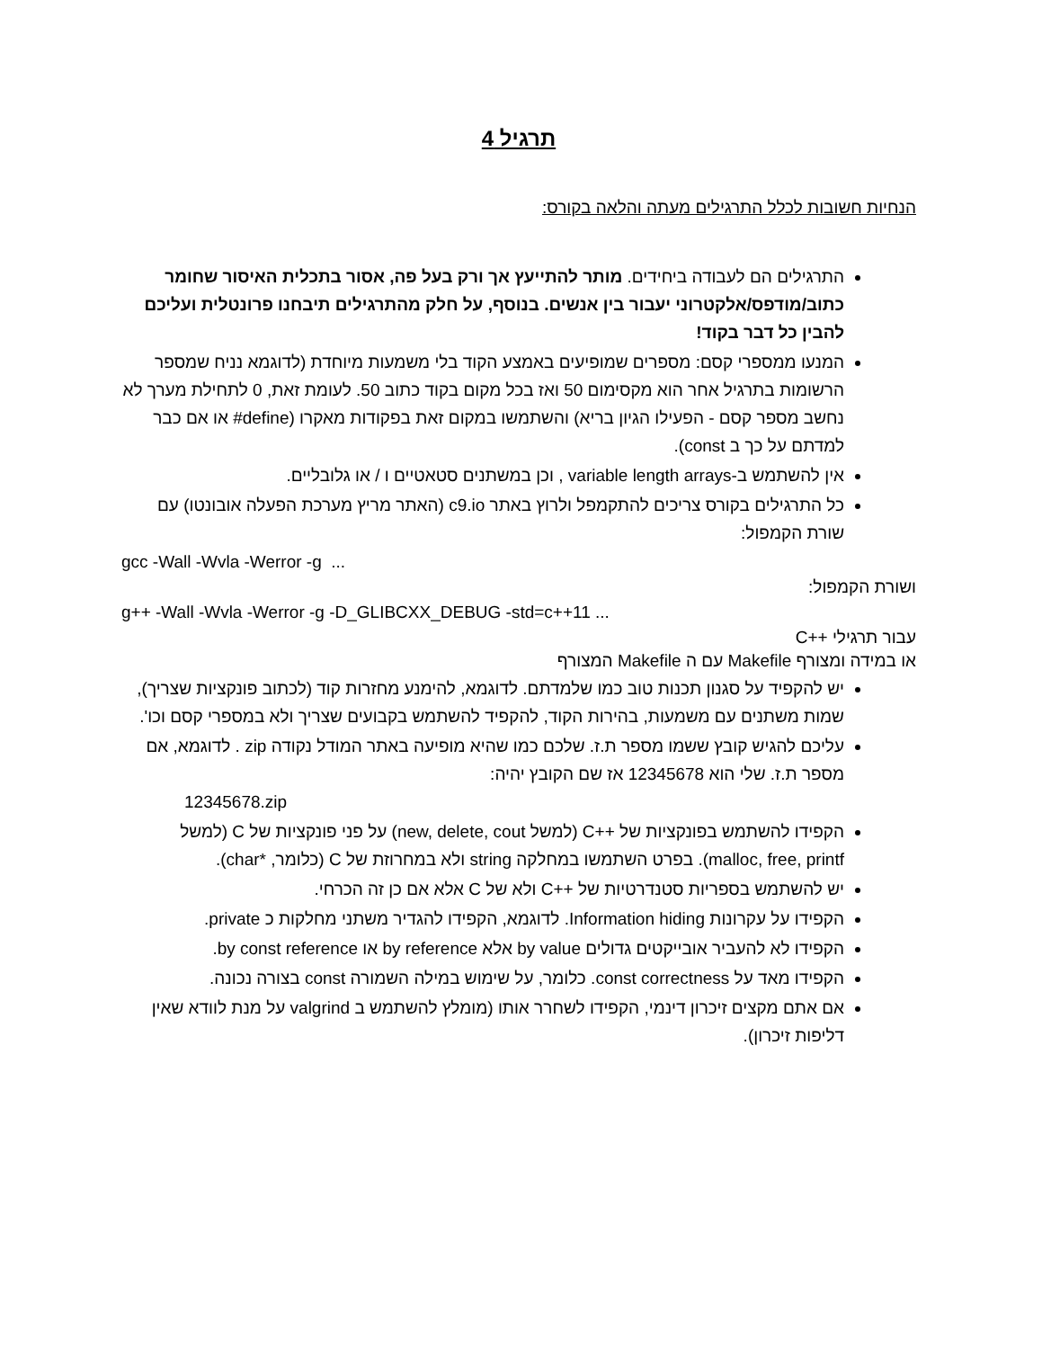תרגיל 4
הנחיות חשובות לכלל התרגילים מעתה והלאה בקורס:
התרגילים הם לעבודה ביחידים. מותר להתייעץ אך ורק בעל פה, אסור בתכלית האיסור שחומר כתוב/מודפס/אלקטרוני יעבור בין אנשים. בנוסף, על חלק מהתרגילים תיבחנו פרונטלית ועליכם להבין כל דבר בקוד!
המנעו ממספרי קסם: מספרים שמופיעים באמצע הקוד בלי משמעות מיוחדת (לדוגמא נניח שמספר הרשומות בתרגיל אחר הוא מקסימום 50 ואז בכל מקום בקוד כתוב 50. לעומת זאת, 0 לתחילת מערך לא נחשב מספר קסם - הפעילו הגיון בריא) והשתמשו במקום זאת בפקודות מאקרו (define# או אם כבר למדתם על כך ב const).
אין להשתמש ב-variable length arrays , וכן במשתנים סטאטיים ו / או גלובליים.
כל התרגילים בקורס צריכים להתקמפל ולרוץ באתר c9.io (האתר מריץ מערכת הפעלה אובונטו) עם שורת הקמפול:
gcc -Wall -Wvla -Werror -g ...
ושורת הקמפול:
g++ -Wall -Wvla -Werror -g -D_GLIBCXX_DEBUG -std=c++11 ...
עבור תרגילי ++C
או במידה ומצורף Makefile עם ה Makefile המצורף
יש להקפיד על סגנון תכנות טוב כמו שלמדתם. לדוגמא, להימנע מחזרות קוד (לכתוב פונקציות שצריך), שמות משתנים עם משמעות, בהירות הקוד, להקפיד להשתמש בקבועים שצריך ולא במספרי קסם וכו'.
עליכם להגיש קובץ ששמו מספר ת.ז. שלכם כמו שהיא מופיעה באתר המודל נקודה zip . לדוגמא, אם מספר ת.ז. שלי הוא 12345678 אז שם הקובץ יהיה:
12345678.zip
הקפידו להשתמש בפונקציות של ++C (למשל new, delete, cout) על פני פונקציות של C (למשל malloc, free, printf). בפרט השתמשו במחלקה string ולא במחרוזת של C (כלומר, *char).
יש להשתמש בספריות סטנדרטיות של ++C ולא של C אלא אם כן זה הכרחי.
הקפידו על עקרונות Information hiding. לדוגמא, הקפידו להגדיר משתני מחלקות כ private.
הקפידו לא להעביר אובייקטים גדולים by value אלא by reference או by const reference.
הקפידו מאד על const correctness. כלומר, על שימוש במילה השמורה const בצורה נכונה.
אם אתם מקצים זיכרון דינמי, הקפידו לשחרר אותו (מומלץ להשתמש ב valgrind על מנת לוודא שאין דליפות זיכרון).